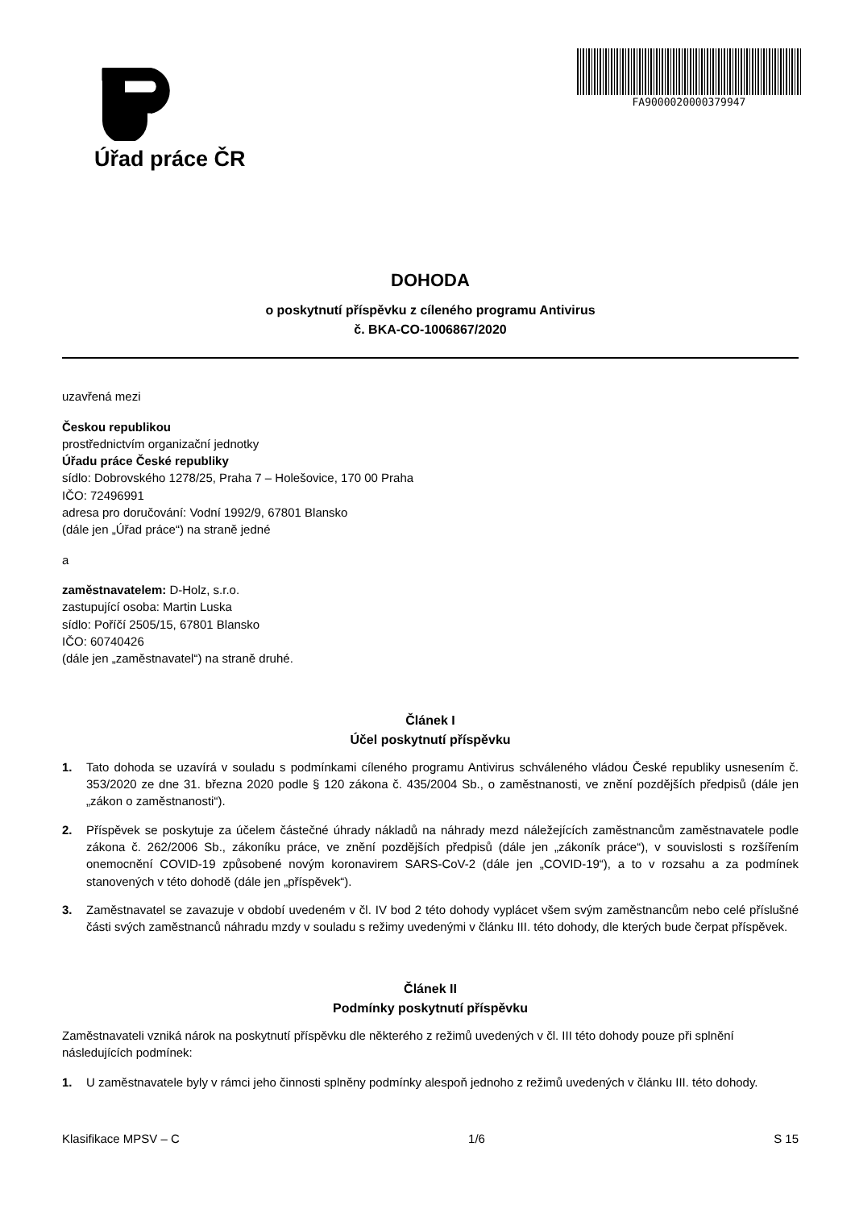Úřad práce ČR
FA9000020000379947
DOHODA
o poskytnutí příspěvku z cíleného programu Antivirus
č. BKA-CO-1006867/2020
uzavřená mezi
Českou republikou
prostřednictvím organizační jednotky
Úřadu práce České republiky
sídlo: Dobrovského 1278/25, Praha 7 – Holešovice, 170 00 Praha
IČO: 72496991
adresa pro doručování: Vodní 1992/9, 67801 Blansko
(dále jen „Úřad práce“) na straně jedné
a
zaměstnavatelem: D-Holz, s.r.o.
zastupující osoba: Martin Luska
sídlo: Poříčí 2505/15, 67801 Blansko
IČO: 60740426
(dále jen „zaměstnavatel“) na straně druhé.
Článek I
Účel poskytnutí příspěvku
1. Tato dohoda se uzavírá v souladu s podmínkami cíleného programu Antivirus schváleného vládou České republiky usnesením č. 353/2020 ze dne 31. března 2020 podle § 120 zákona č. 435/2004 Sb., o zaměstnanosti, ve znění pozdějších předpisů (dále jen „zákon o zaměstnanosti“).
2. Příspěvek se poskytuje za účelem částečné úhrady nákladů na náhrady mezd náležejících zaměstnancům zaměstnavatele podle zákona č. 262/2006 Sb., zákoníku práce, ve znění pozdějších předpisů (dále jen „zákoník práce“), v souvislosti s rozšířením onemocnění COVID-19 způsobené novým koronavirem SARS-CoV-2 (dále jen „COVID-19“), a to v rozsahu a za podmínek stanovených v této dohodě (dále jen „příspěvek“).
3. Zaměstnavatel se zavazuje v období uvedeném v čl. IV bod 2 této dohody vyplácet všem svým zaměstnancům nebo celé příslušné části svých zaměstnanců náhradu mzdy v souladu s režimy uvedenými v článku III. této dohody, dle kterých bude čerpat příspěvek.
Článek II
Podmínky poskytnutí příspěvku
Zaměstnavateli vzniká nárok na poskytnutí příspěvku dle některého z režimů uvedených v čl. III této dohody pouze při splnění následujících podmínek:
1. U zaměstnavatele byly v rámci jeho činnosti splněny podmínky alespoň jednoho z režimů uvedených v článku III. této dohody.
Klasifikace MPSV – C 1/6 S 15